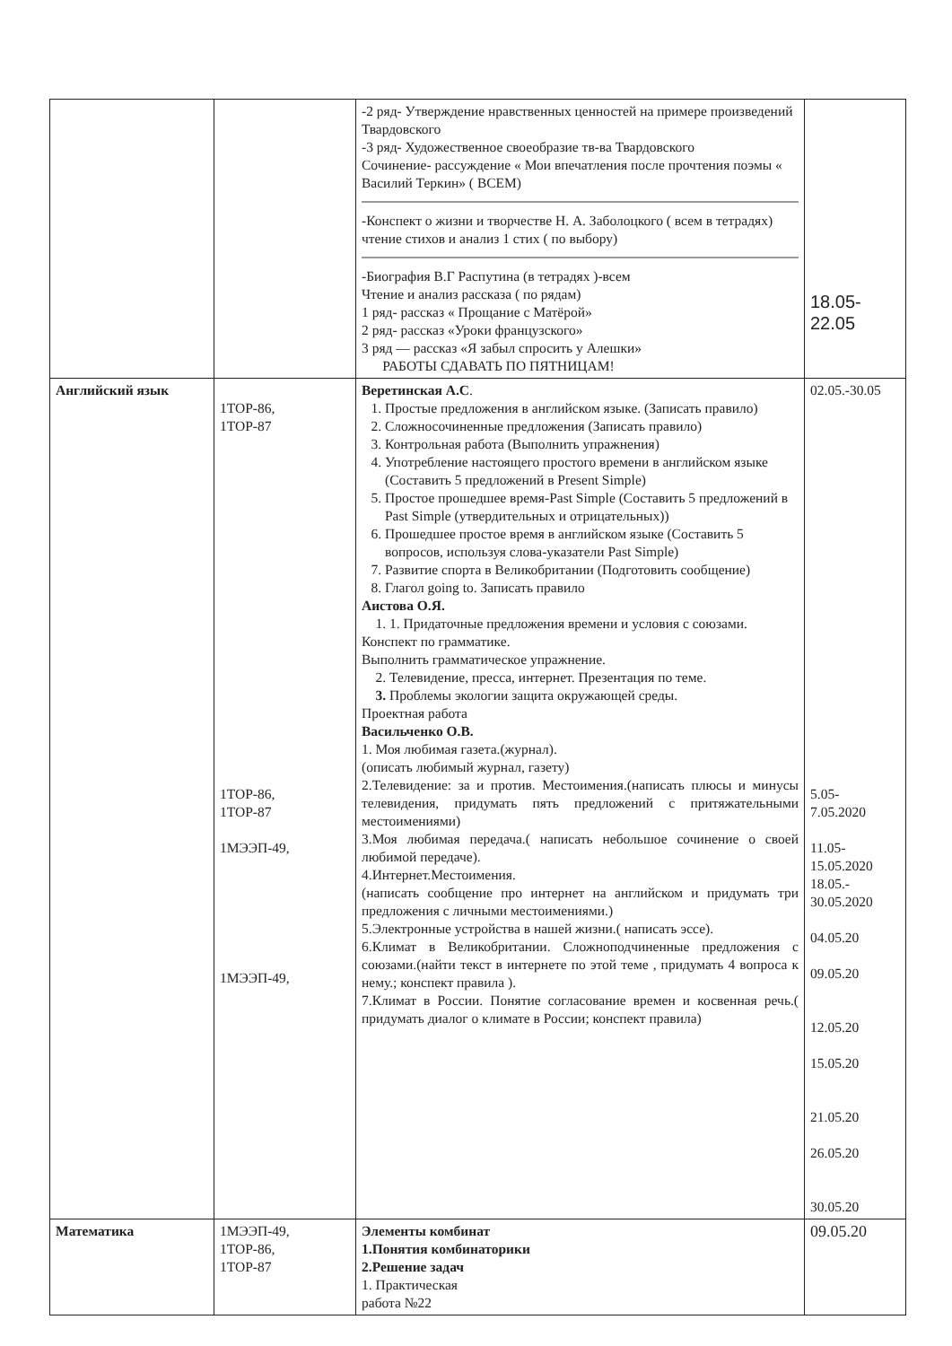| | | -2 ряд- Утверждение нравственных ценностей на примере произведений Твардовского -3 ряд- Художественное своеобразие тв-ва Твардовского Сочинение- рассуждение « Мои впечатления после прочтения поэмы « Василий Теркин» ( ВСЕМ) -Конспект о жизни и творчестве Н. А. Заболоцкого ( всем в тетрадях) чтение стихов и анализ 1 стих ( по выбору) -Биография В.Г Распутина (в тетрадях )-всем Чтение и анализ рассказа ( по рядам) 1 ряд- рассказ « Прощание с Матёрой» 2 ряд- рассказ «Уроки французского» 3 ряд — рассказ «Я забыл спросить у Алешки» РАБОТЫ СДАВАТЬ ПО ПЯТНИЦАМ! | 18.05- 22.05 |
| Английский язык | 1ТОР-86, 1ТОР-87 1ТОР-86, 1ТОР-87 1МЭЭП-49, 1МЭЭП-49, | Веретинская А.С . 1. Простые предложения в английском языке. (Записать правило) 2. Сложносочиненные предложения (Записать правило) 3. Контрольная работа (Выполнить упражнения) 4. Употребление настоящего простого времени в английском языке (Составить 5 предложений в Present Simple) 5. Простое прошедшее время-Past Simple (Составить 5 предложений в Past Simple (утвердительных и отрицательных)) 6. Прошедшее простое время в английском языке (Составить 5 вопросов, используя слова-указатели Past Simple) 7. Развитие спорта в Великобритании (Подготовить сообщение) 8. Глагол going to. Записать правило Аистова О.Я. 1. 1. Придаточные предложения времени и условия с союзами. Конспект по грамматике. Выполнить грамматическое упражнение. 2. Телевидение, пресса, интернет. Презентация по теме. 3. Проблемы экологии защита окружающей среды. Проектная работа Васильченко О.В. 1. Моя любимая газета.(журнал). (описать любимый журнал, газету) 2.Телевидение: за и против. Местоимения.(написать плюсы и минусы телевидения, придумать пять предложений с притяжательными местоимениями) 3.Моя любимая передача.( написать небольшое сочинение о своей любимой передаче). 4.Интернет.Местоимения. (написать сообщение про интернет на английском и придумать три предложения с личными местоимениями.) 5.Электронные устройства в нашей жизни.( написать эссе). 6.Климат в Великобритании. Сложноподчиненные предложения с союзами.(найти текст в интернете по этой теме , придумать 4 вопроса к нему.; конспект правила ). 7.Климат в России. Понятие согласование времен и косвенная речь.( придумать диалог о климате в России; конспект правила) | 02.05.-30.05 5.05- 7.05.2020 11.05- 15.05.2020 18.05.- 30.05.2020 04.05.20 09.05.20 12.05.20 15.05.20 21.05.20 26.05.20 30.05.20 |
| Математика | 1МЭЭП-49, 1ТОР-86, 1ТОР-87 | Элементы комбинат 1.Понятия комбинаторики 2.Решение задач 1. Практическая работа №22 | 09.05.20 |